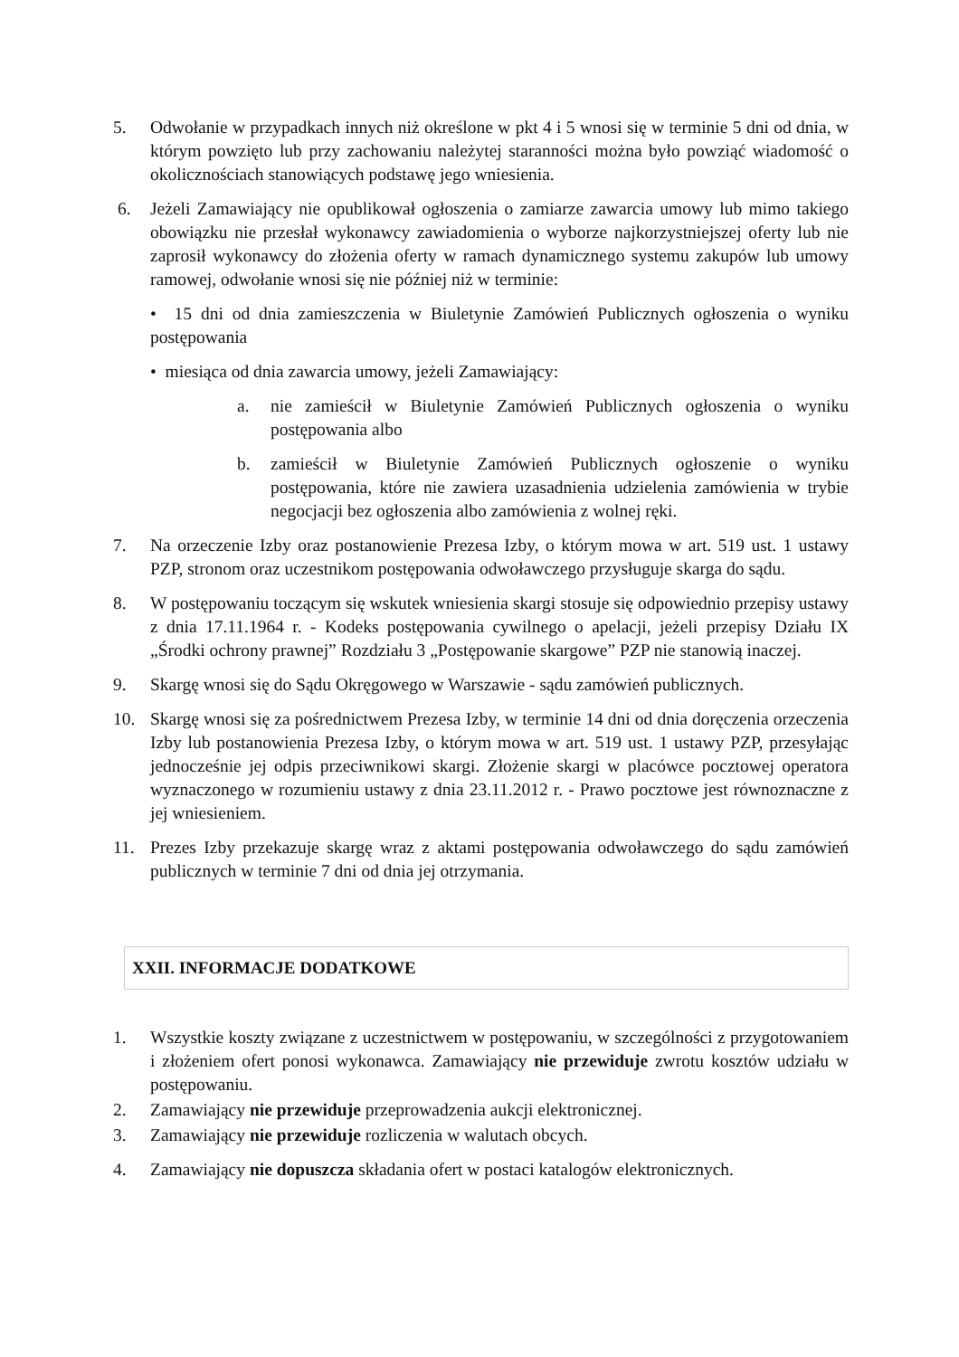5. Odwołanie w przypadkach innych niż określone w pkt 4 i 5 wnosi się w terminie 5 dni od dnia, w którym powzięto lub przy zachowaniu należytej staranności można było powziąć wiadomość o okolicznościach stanowiących podstawę jego wniesienia.
6. Jeżeli Zamawiający nie opublikował ogłoszenia o zamiarze zawarcia umowy lub mimo takiego obowiązku nie przesłał wykonawcy zawiadomienia o wyborze najkorzystniejszej oferty lub nie zaprosił wykonawcy do złożenia oferty w ramach dynamicznego systemu zakupów lub umowy ramowej, odwołanie wnosi się nie później niż w terminie:
• 15 dni od dnia zamieszczenia w Biuletynie Zamówień Publicznych ogłoszenia o wyniku postępowania
• miesiąca od dnia zawarcia umowy, jeżeli Zamawiający:
a. nie zamieścił w Biuletynie Zamówień Publicznych ogłoszenia o wyniku postępowania albo
b. zamieścił w Biuletynie Zamówień Publicznych ogłoszenie o wyniku postępowania, które nie zawiera uzasadnienia udzielenia zamówienia w trybie negocjacji bez ogłoszenia albo zamówienia z wolnej ręki.
7. Na orzeczenie Izby oraz postanowienie Prezesa Izby, o którym mowa w art. 519 ust. 1 ustawy PZP, stronom oraz uczestnikom postępowania odwoławczego przysługuje skarga do sądu.
8. W postępowaniu toczącym się wskutek wniesienia skargi stosuje się odpowiednio przepisy ustawy z dnia 17.11.1964 r. - Kodeks postępowania cywilnego o apelacji, jeżeli przepisy Działu IX „Środki ochrony prawnej” Rozdziału 3 „Postępowanie skargowe” PZP nie stanowią inaczej.
9. Skargę wnosi się do Sądu Okręgowego w Warszawie - sądu zamówień publicznych.
10. Skargę wnosi się za pośrednictwem Prezesa Izby, w terminie 14 dni od dnia doręczenia orzeczenia Izby lub postanowienia Prezesa Izby, o którym mowa w art. 519 ust. 1 ustawy PZP, przesyłając jednocześnie jej odpis przeciwnikowi skargi. Złożenie skargi w placówce pocztowej operatora wyznaczonego w rozumieniu ustawy z dnia 23.11.2012 r. - Prawo pocztowe jest równoznaczne z jej wniesieniem.
11. Prezes Izby przekazuje skargę wraz z aktami postępowania odwoławczego do sądu zamówień publicznych w terminie 7 dni od dnia jej otrzymania.
XXII. INFORMACJE DODATKOWE
1. Wszystkie koszty związane z uczestnictwem w postępowaniu, w szczególności z przygotowaniem i złożeniem ofert ponosi wykonawca. Zamawiający nie przewiduje zwrotu kosztów udziału w postępowaniu.
2. Zamawiający nie przewiduje przeprowadzenia aukcji elektronicznej.
3. Zamawiający nie przewiduje rozliczenia w walutach obcych.
4. Zamawiający nie dopuszcza składania ofert w postaci katalogów elektronicznych.